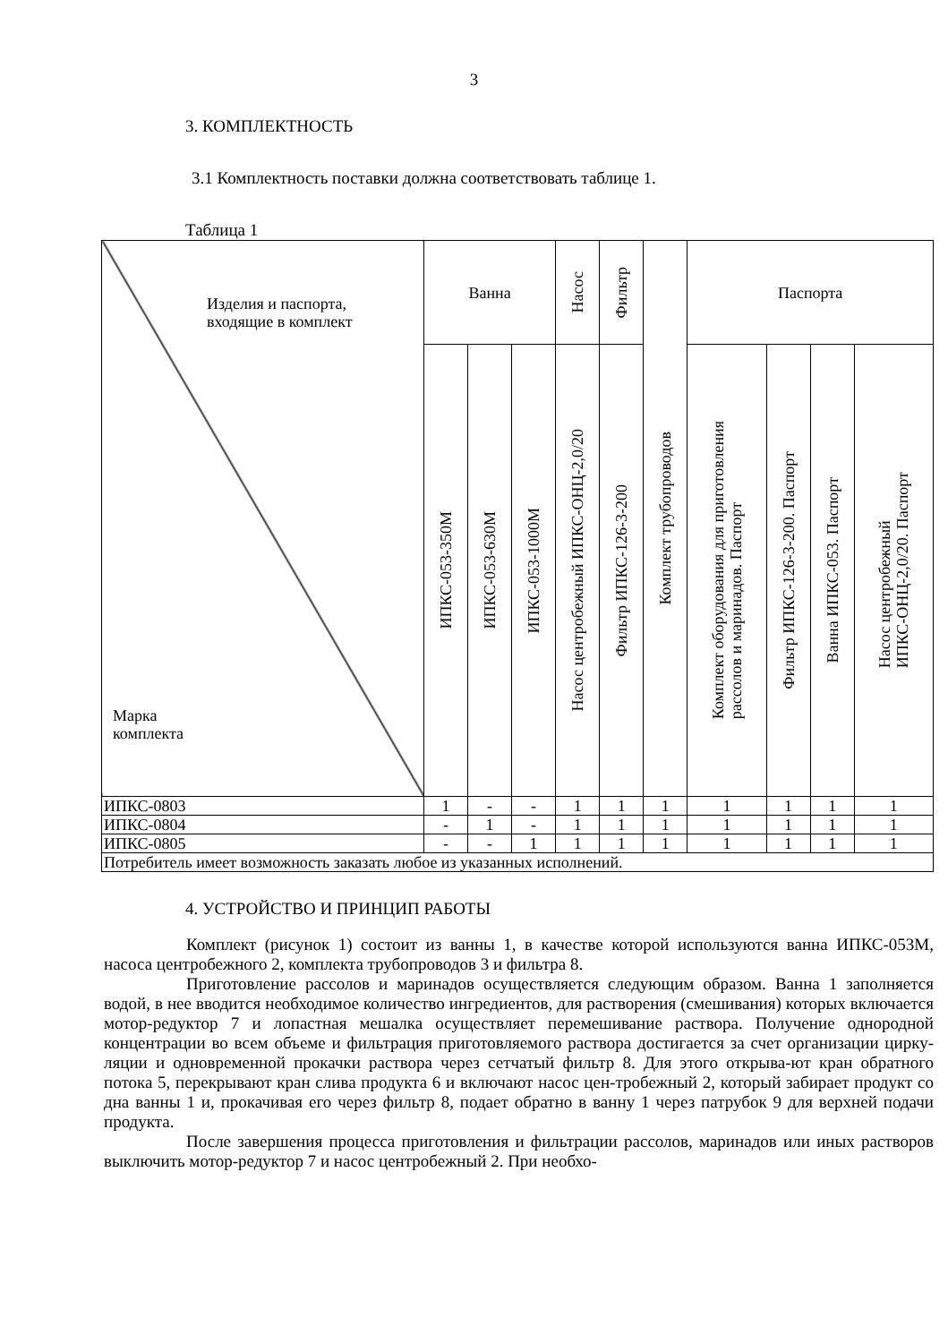3
3. КОМПЛЕКТНОСТЬ
3.1 Комплектность поставки должна соответствовать таблице 1.
Таблица 1
| Изделия и паспорта, входящие в комплект Марка комплекта | Ванна | | | Насос | Фильтр | Комплект трубопроводов | Паспорта | | | |
| --- | --- | --- | --- | --- | --- | --- | --- | --- | --- | --- |
| | ИПКС-053-350М | ИПКС-053-630М | ИПКС-053-1000М | Насос центробежный ИПКС-ОНЦ-2,0/20 | Фильтр ИПКС-126-3-200 | | Комплект оборудования для приготовления рассолов и маринадов. Паспорт | Фильтр ИПКС-126-3-200. Паспорт | Ванна ИПКС-053. Паспорт | Насос центробежный ИПКС-ОНЦ-2,0/20. Паспорт |
| ИПКС-0803 | 1 | - | - | 1 | 1 | 1 | 1 | 1 | 1 | 1 |
| ИПКС-0804 | - | 1 | - | 1 | 1 | 1 | 1 | 1 | 1 | 1 |
| ИПКС-0805 | - | - | 1 | 1 | 1 | 1 | 1 | 1 | 1 | 1 |
| Потребитель имеет возможность заказать любое из указанных исполнений. | | | | | | | | | | |
4. УСТРОЙСТВО И ПРИНЦИП РАБОТЫ
Комплект (рисунок 1) состоит из ванны 1, в качестве которой используются ванна ИПКС-053М, насоса центробежного 2, комплекта трубопроводов 3 и фильтра 8.
Приготовление рассолов и маринадов осуществляется следующим образом. Ванна 1 заполняется водой, в нее вводится необходимое количество ингредиентов, для растворения (смешивания) которых включается мотор-редуктор 7 и лопастная мешалка осуществляет перемешивание раствора. Получение однородной концентрации во всем объеме и фильтрация приготовляемого раствора достигается за счет организации цирку-ляции и одновременной прокачки раствора через сетчатый фильтр 8. Для этого открыва-ют кран обратного потока 5, перекрывают кран слива продукта 6 и включают насос цен-тробежный 2, который забирает продукт со дна ванны 1 и, прокачивая его через фильтр 8, подает обратно в ванну 1 через патрубок 9 для верхней подачи продукта.
После завершения процесса приготовления и фильтрации рассолов, маринадов или иных растворов выключить мотор-редуктор 7 и насос центробежный 2. При необхо-